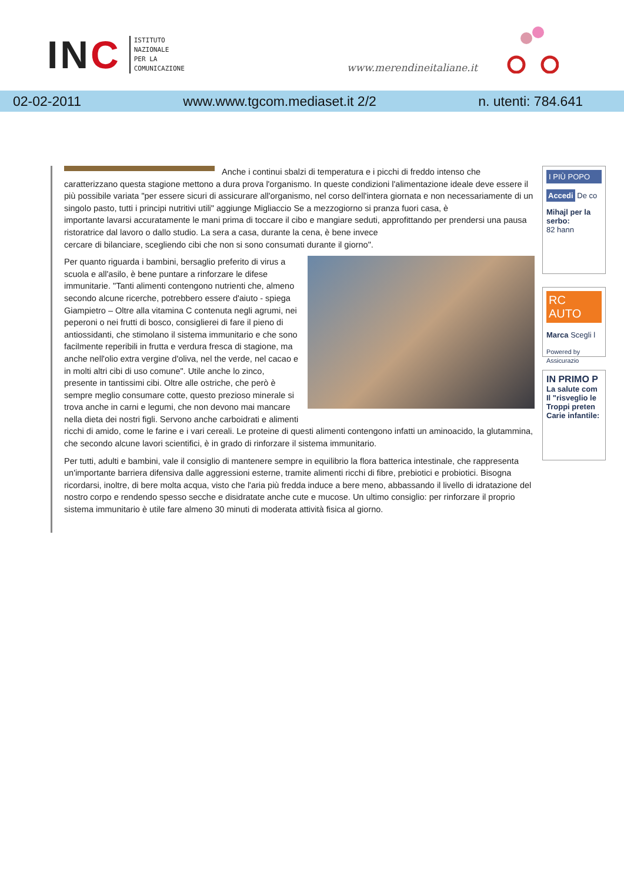INC
ISTITUTO
NAZIONALE
PER LA
COMUNICAZIONE
www.merendineitaliane.it
02-02-2011 www.www.tgcom.mediaset.it 2/2 n. utenti: 784.641
Anche i continui sbalzi di temperatura e i picchi di freddo intenso che caratterizzano questa stagione mettono a dura prova l'organismo. In queste condizioni l'alimentazione ideale deve essere il più possibile variata "per essere sicuri di assicurare all'organismo, nel corso dell'intera giornata e non necessariamente di un singolo pasto, tutti i principi nutritivi utili" aggiunge Migliaccio Se a mezzogiorno si pranza fuori casa, è
importante lavarsi accuratamente le mani prima di toccare il cibo e mangiare seduti, approfittando per prendersi una pausa ristoratrice dal lavoro o dallo studio. La sera a casa, durante la cena, è bene invece
cercare di bilanciare, scegliendo cibi che non si sono consumati durante il giorno".
Per quanto riguarda i bambini, bersaglio preferito di virus a scuola e all'asilo, è bene puntare a rinforzare le difese immunitarie. "Tanti alimenti contengono nutrienti che, almeno secondo alcune ricerche, potrebbero essere d'aiuto - spiega Giampietro – Oltre alla vitamina C contenuta negli agrumi, nei peperoni o nei frutti di bosco, consiglierei di fare il pieno di antiossidanti, che stimolano il sistema immunitario e che sono facilmente reperibili in frutta e verdura fresca di stagione, ma anche nell'olio extra vergine d'oliva, nel the verde, nel cacao e in molti altri cibi di uso comune". Utile anche lo zinco, presente in tantissimi cibi. Oltre alle ostriche, che però è sempre meglio consumare cotte, questo prezioso minerale si trova anche in carni e legumi, che non devono mai mancare nella dieta dei nostri figli. Servono anche carboidrati e alimenti ricchi di amido, come le farine e i vari cereali. Le proteine di questi alimenti contengono infatti un aminoacido, la glutammina, che secondo alcune lavori scientifici, è in grado di rinforzare il sistema immunitario.
Per tutti, adulti e bambini, vale il consiglio di mantenere sempre in equilibrio la flora batterica intestinale, che rappresenta un'importante barriera difensiva dalle aggressioni esterne, tramite alimenti ricchi di fibre, prebiotici e probiotici. Bisogna ricordarsi, inoltre, di bere molta acqua, visto che l'aria più fredda induce a bere meno, abbassando il livello di idratazione del nostro corpo e rendendo spesso secche e disidratate anche cute e mucose. Un ultimo consiglio: per rinforzare il proprio sistema immunitario è utile fare almeno 30 minuti di moderata attività fisica al giorno.
I PIÙ POPO
Accedi De co
Mihajl per la serbo:
82 hann
RC AUTO
Marca Scegli l
Powered by Assicurazio
IN PRIMO P
La salute com
Il "risveglio le
Troppi preten
Carie infantile: